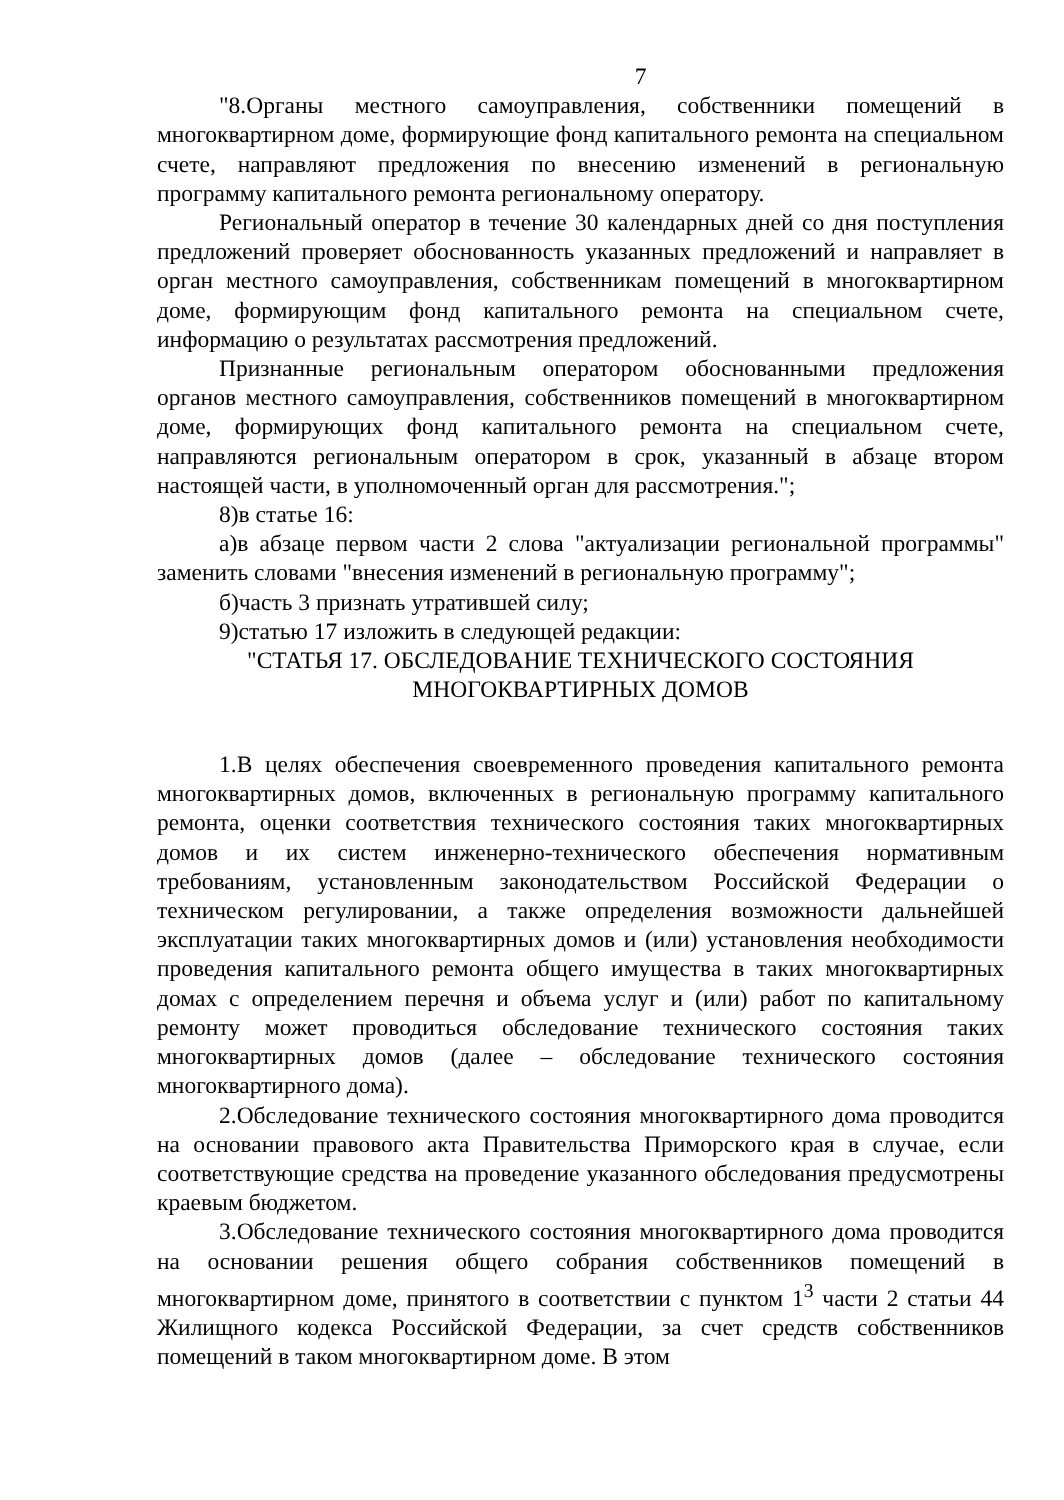7
"8.Органы местного самоуправления, собственники помещений в многоквартирном доме, формирующие фонд капитального ремонта на специальном счете, направляют предложения по внесению изменений в региональную программу капитального ремонта региональному оператору.
Региональный оператор в течение 30 календарных дней со дня поступления предложений проверяет обоснованность указанных предложений и направляет в орган местного самоуправления, собственникам помещений в многоквартирном доме, формирующим фонд капитального ремонта на специальном счете, информацию о результатах рассмотрения предложений.
Признанные региональным оператором обоснованными предложения органов местного самоуправления, собственников помещений в многоквартирном доме, формирующих фонд капитального ремонта на специальном счете, направляются региональным оператором в срок, указанный в абзаце втором настоящей части, в уполномоченный орган для рассмотрения.";
8)в статье 16:
а)в абзаце первом части 2 слова "актуализации региональной программы" заменить словами "внесения изменений в региональную программу";
б)часть 3 признать утратившей силу;
9)статью 17 изложить в следующей редакции:
"СТАТЬЯ 17. ОБСЛЕДОВАНИЕ ТЕХНИЧЕСКОГО СОСТОЯНИЯ
МНОГОКВАРТИРНЫХ ДОМОВ
1.В целях обеспечения своевременного проведения капитального ремонта многоквартирных домов, включенных в региональную программу капитального ремонта, оценки соответствия технического состояния таких многоквартирных домов и их систем инженерно-технического обеспечения нормативным требованиям, установленным законодательством Российской Федерации о техническом регулировании, а также определения возможности дальнейшей эксплуатации таких многоквартирных домов и (или) установления необходимости проведения капитального ремонта общего имущества в таких многоквартирных домах с определением перечня и объема услуг и (или) работ по капитальному ремонту может проводиться обследование технического состояния таких многоквартирных домов (далее – обследование технического состояния многоквартирного дома).
2.Обследование технического состояния многоквартирного дома проводится на основании правового акта Правительства Приморского края в случае, если соответствующие средства на проведение указанного обследования предусмотрены краевым бюджетом.
3.Обследование технического состояния многоквартирного дома проводится на основании решения общего собрания собственников помещений в многоквартирном доме, принятого в соответствии с пунктом 1<sup>3</sup> части 2 статьи 44 Жилищного кодекса Российской Федерации, за счет средств собственников помещений в таком многоквартирном доме. В этом